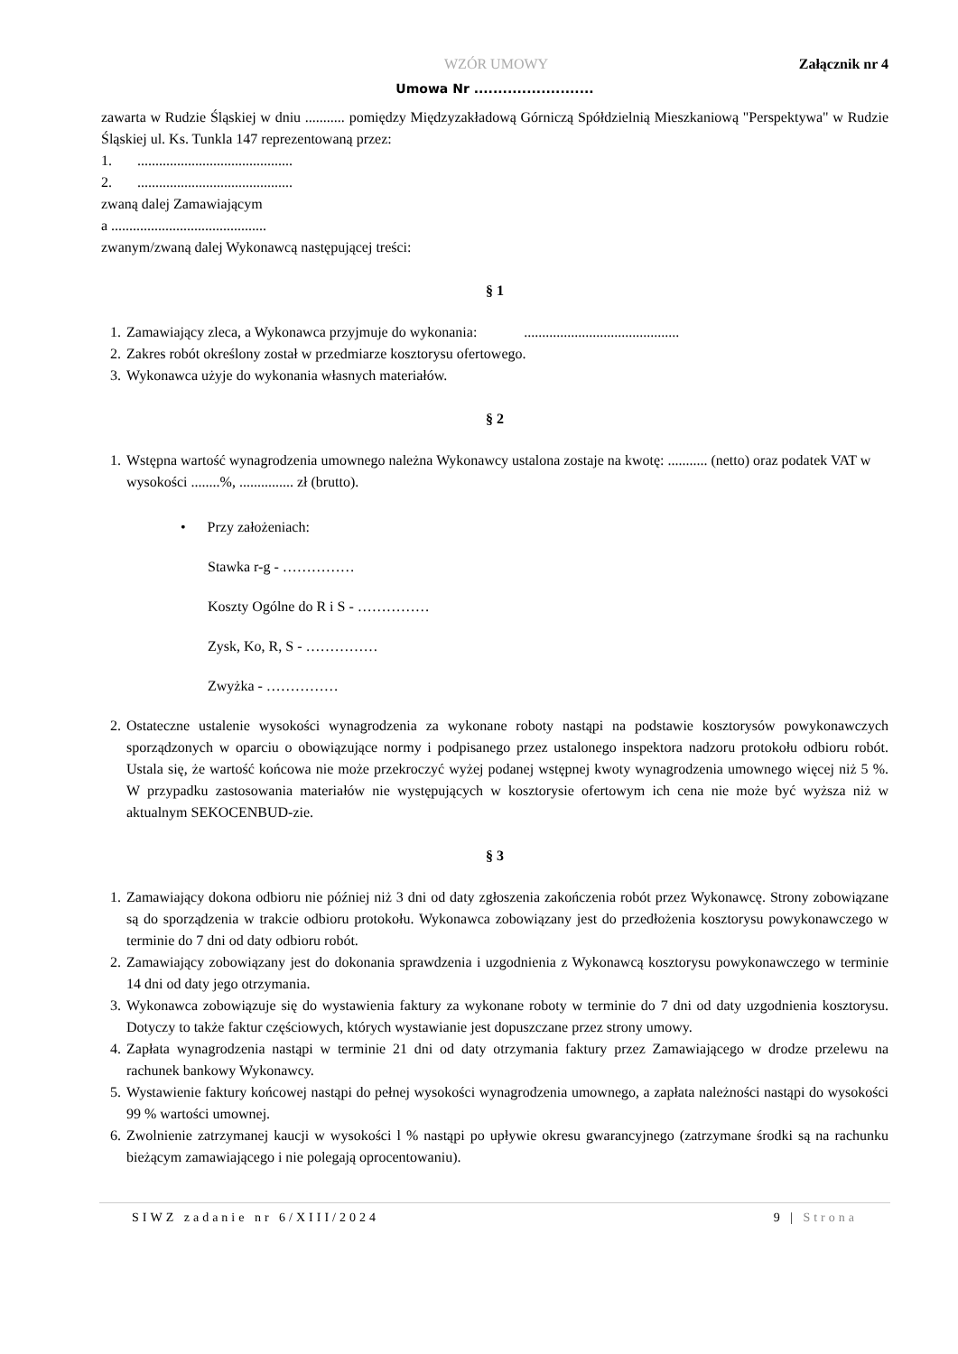WZÓR UMOWY Załącznik nr 4
Umowa Nr .........................
zawarta w Rudzie Śląskiej w dniu ........... pomiędzy Międzyzakładową Górniczą Spółdzielnią Mieszkaniową "Perspektywa" w Rudzie Śląskiej ul. Ks. Tunkla 147 reprezentowaną przez:
1. ...........................................
2. ...........................................
zwaną dalej Zamawiającym
a ...........................................
zwanym/zwaną dalej Wykonawcą następującej treści:
§ 1
1. Zamawiający zleca, a Wykonawca przyjmuje do wykonania: ...........................................
2. Zakres robót określony został w przedmiarze kosztorysu ofertowego.
3. Wykonawca użyje do wykonania własnych materiałów.
§ 2
1. Wstępna wartość wynagrodzenia umownego należna Wykonawcy ustalona zostaje na kwotę: ........... (netto) oraz podatek VAT w wysokości ........%, ............... zł (brutto).
• Przy założeniach:
Stawka r-g - ……………
Koszty Ogólne do R i S - ……………
Zysk, Ko, R, S - ……………
Zwyżka - ……………
2. Ostateczne ustalenie wysokości wynagrodzenia za wykonane roboty nastąpi na podstawie kosztorysów powykonawczych sporządzonych w oparciu o obowiązujące normy i podpisanego przez ustalonego inspektora nadzoru protokołu odbioru robót. Ustala się, że wartość końcowa nie może przekroczyć wyżej podanej wstępnej kwoty wynagrodzenia umownego więcej niż 5 %. W przypadku zastosowania materiałów nie występujących w kosztorysie ofertowym ich cena nie może być wyższa niż w aktualnym SEKOCENBUD-zie.
§ 3
1. Zamawiający dokona odbioru nie później niż 3 dni od daty zgłoszenia zakończenia robót przez Wykonawcę. Strony zobowiązane są do sporządzenia w trakcie odbioru protokołu. Wykonawca zobowiązany jest do przedłożenia kosztorysu powykonawczego w terminie do 7 dni od daty odbioru robót.
2. Zamawiający zobowiązany jest do dokonania sprawdzenia i uzgodnienia z Wykonawcą kosztorysu powykonawczego w terminie 14 dni od daty jego otrzymania.
3. Wykonawca zobowiązuje się do wystawienia faktury za wykonane roboty w terminie do 7 dni od daty uzgodnienia kosztorysu. Dotyczy to także faktur częściowych, których wystawianie jest dopuszczane przez strony umowy.
4. Zapłata wynagrodzenia nastąpi w terminie 21 dni od daty otrzymania faktury przez Zamawiającego w drodze przelewu na rachunek bankowy Wykonawcy.
5. Wystawienie faktury końcowej nastąpi do pełnej wysokości wynagrodzenia umownego, a zapłata należności nastąpi do wysokości 99 % wartości umownej.
6. Zwolnienie zatrzymanej kaucji w wysokości l % nastąpi po upływie okresu gwarancyjnego (zatrzymane środki są na rachunku bieżącym zamawiającego i nie polegają oprocentowaniu).
SIWZ zadanie nr 6/XIII/2024 9 | Strona